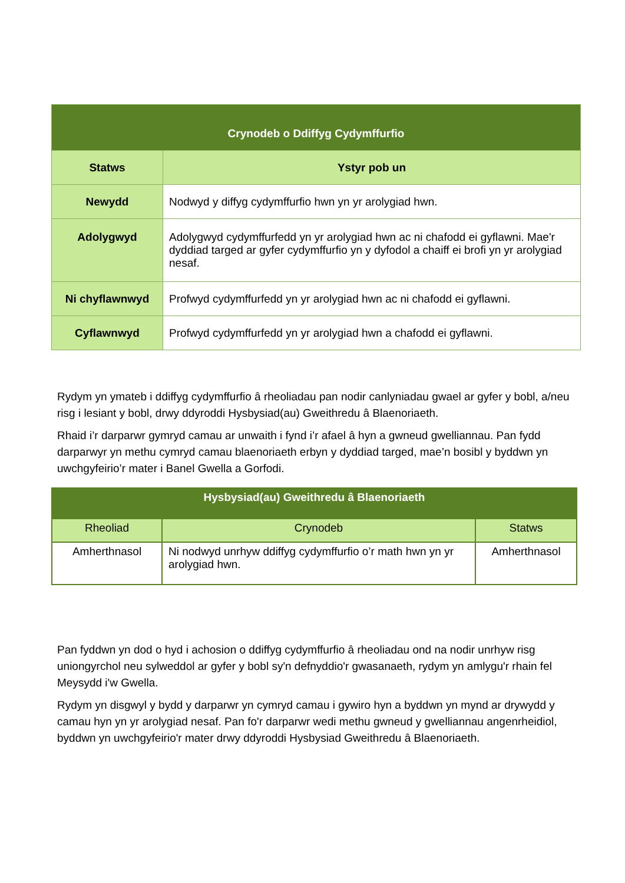| Crynodeb o Ddiffyg Cydymffurfio | |
| --- | --- |
| Statws | Ystyr pob un |
| Newydd | Nodwyd y diffyg cydymffurfio hwn yn yr arolygiad hwn. |
| Adolygwyd | Adolygwyd cydymffurfedd yn yr arolygiad hwn ac ni chafodd ei gyflawni. Mae'r dyddiad targed ar gyfer cydymffurfio yn y dyfodol a chaiff ei brofi yn yr arolygiad nesaf. |
| Ni chyflawnwyd | Profwyd cydymffurfedd yn yr arolygiad hwn ac ni chafodd ei gyflawni. |
| Cyflawnwyd | Profwyd cydymffurfedd yn yr arolygiad hwn a chafodd ei gyflawni. |
Rydym yn ymateb i ddiffyg cydymffurfio â rheoliadau pan nodir canlyniadau gwael ar gyfer y bobl, a/neu risg i lesiant y bobl, drwy ddyroddi Hysbysiad(au) Gweithredu â Blaenoriaeth.
Rhaid i’r darparwr gymryd camau ar unwaith i fynd i’r afael â hyn a gwneud gwelliannau. Pan fydd darparwyr yn methu cymryd camau blaenoriaeth erbyn y dyddiad targed, mae’n bosibl y byddwn yn uwchgyfeirio’r mater i Banel Gwella a Gorfodi.
| Hysbysiad(au) Gweithredu â Blaenoriaeth | | |
| --- | --- | --- |
| Rheoliad | Crynodeb | Statws |
| Amherthnasol | Ni nodwyd unrhyw ddiffyg cydymffurfio o’r math hwn yn yr arolygiad hwn. | Amherthnasol |
Pan fyddwn yn dod o hyd i achosion o ddiffyg cydymffurfio â rheoliadau ond na nodir unrhyw risg uniongyrchol neu sylweddol ar gyfer y bobl sy'n defnyddio'r gwasanaeth, rydym yn amlygu'r rhain fel Meysydd i'w Gwella.
Rydym yn disgwyl y bydd y darparwr yn cymryd camau i gywiro hyn a byddwn yn mynd ar drywydd y camau hyn yn yr arolygiad nesaf. Pan fo'r darparwr wedi methu gwneud y gwelliannau angenrheidiol, byddwn yn uwchgyfeirio'r mater drwy ddyroddi Hysbysiad Gweithredu â Blaenoriaeth.